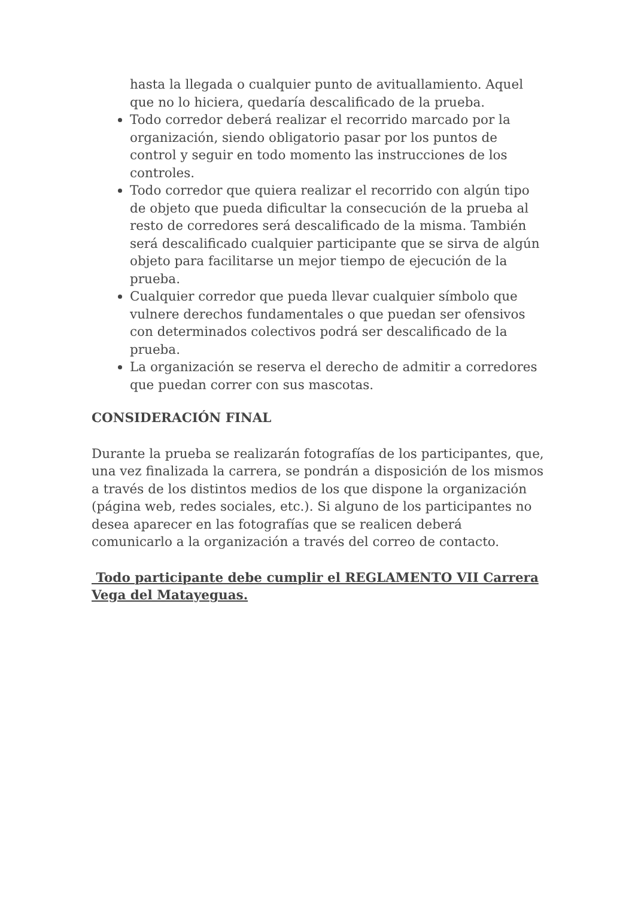hasta la llegada o cualquier punto de avituallamiento. Aquel que no lo hiciera, quedaría descalificado de la prueba.
Todo corredor deberá realizar el recorrido marcado por la organización, siendo obligatorio pasar por los puntos de control y seguir en todo momento las instrucciones de los controles.
Todo corredor que quiera realizar el recorrido con algún tipo de objeto que pueda dificultar la consecución de la prueba al resto de corredores será descalificado de la misma. También será descalificado cualquier participante que se sirva de algún objeto para facilitarse un mejor tiempo de ejecución de la prueba.
Cualquier corredor que pueda llevar cualquier símbolo que vulnere derechos fundamentales o que puedan ser ofensivos con determinados colectivos podrá ser descalificado de la prueba.
La organización se reserva el derecho de admitir a corredores que puedan correr con sus mascotas.
CONSIDERACIÓN FINAL
Durante la prueba se realizarán fotografías de los participantes, que, una vez finalizada la carrera, se pondrán a disposición de los mismos a través de los distintos medios de los que dispone la organización (página web, redes sociales, etc.). Si alguno de los participantes no desea aparecer en las fotografías que se realicen deberá comunicarlo a la organización a través del correo de contacto.
Todo participante debe cumplir el REGLAMENTO VII Carrera Vega del Matayeguas.